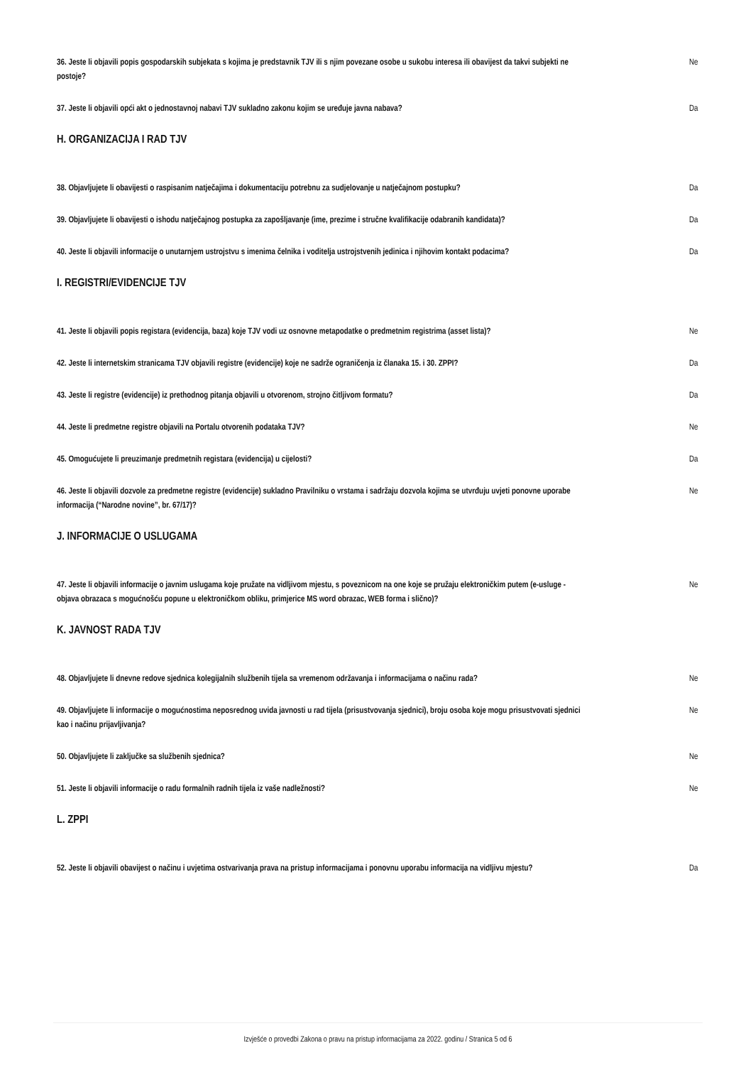36. Jeste li objavili popis gospodarskih subjekata s kojima je predstavnik TJV ili s njim povezane osobe u sukobu interesa ili obavijest da takvi subjekti ne postoje? Ne
37. Jeste li objavili opći akt o jednostavnoj nabavi TJV sukladno zakonu kojim se uređuje javna nabava? Da
H. ORGANIZACIJA I RAD TJV
38. Objavljujete li obavijesti o raspisanim natječajima i dokumentaciju potrebnu za sudjelovanje u natječajnom postupku? Da
39. Objavljujete li obavijesti o ishodu natječajnog postupka za zapošljavanje (ime, prezime i stručne kvalifikacije odabranih kandidata)? Da
40. Jeste li objavili informacije o unutarnjem ustrojstvu s imenima čelnika i voditelja ustrojstvenih jedinica i njihovim kontakt podacima? Da
I. REGISTRI/EVIDENCIJE TJV
41. Jeste li objavili popis registara (evidencija, baza) koje TJV vodi uz osnovne metapodatke o predmetnim registrima (asset lista)? Ne
42. Jeste li internetskim stranicama TJV objavili registre (evidencije) koje ne sadrže ograničenja iz članaka 15. i 30. ZPPI? Da
43. Jeste li registre (evidencije) iz prethodnog pitanja objavili u otvorenom, strojno čitljivom formatu? Da
44. Jeste li predmetne registre objavili na Portalu otvorenih podataka TJV? Ne
45. Omogućujete li preuzimanje predmetnih registara (evidencija) u cijelosti? Da
46. Jeste li objavili dozvole za predmetne registre (evidencije) sukladno Pravilniku o vrstama i sadržaju dozvola kojima se utvrđuju uvjeti ponovne uporabe informacija (“Narodne novine”, br. 67/17)? Ne
J. INFORMACIJE O USLUGAMA
47. Jeste li objavili informacije o javnim uslugama koje pružate na vidljivom mjestu, s poveznicom na one koje se pružaju elektroničkim putem (e-usluge - objava obrazaca s mogućnošću popune u elektroničkom obliku, primjerice MS word obrazac, WEB forma i slično)? Ne
K. JAVNOST RADA TJV
48. Objavljujete li dnevne redove sjednica kolegijalnih službenih tijela sa vremenom održavanja i informacijama o načinu rada? Ne
49. Objavljujete li informacije o mogućnostima neposrednog uvida javnosti u rad tijela (prisustvovanja sjednici), broju osoba koje mogu prisustvovati sjednici kao i načinu prijavljivanja? Ne
50. Objavljujete li zaključke sa službenih sjednica? Ne
51. Jeste li objavili informacije o radu formalnih radnih tijela iz vaše nadležnosti? Ne
L. ZPPI
52. Jeste li objavili obavijest o načinu i uvjetima ostvarivanja prava na pristup informacijama i ponovnu uporabu informacija na vidljivu mjestu? Da
Izvješće o provedbi Zakona o pravu na pristup informacijama za 2022. godinu / Stranica 5 od 6